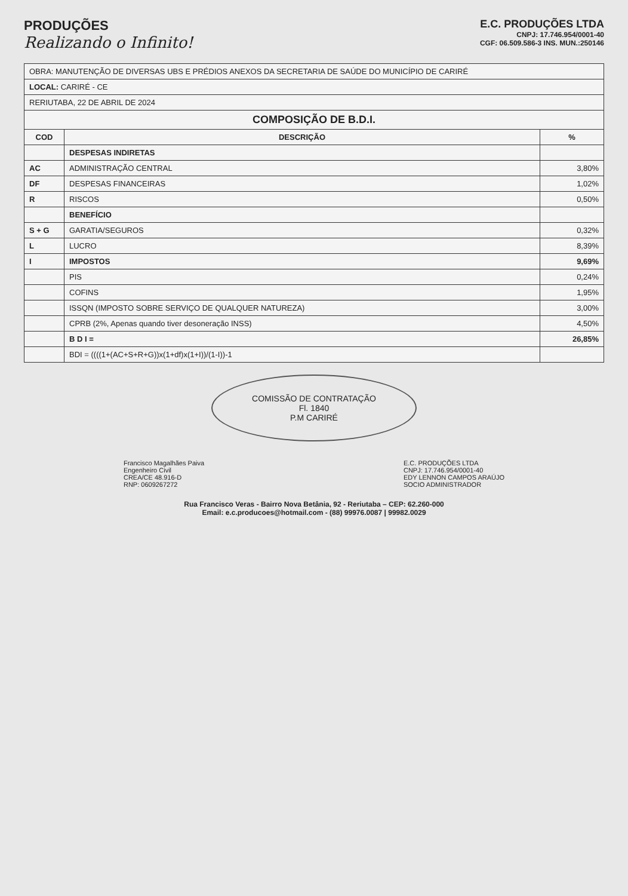PRODUÇÕES
Realizando o Infinito!
E.C. PRODUÇÕES LTDA
CNPJ: 17.746.954/0001-40
CGF: 06.509.586-3 INS. MUN.:250146
| OBRA: MANUTENÇÃO DE DIVERSAS UBS E PRÉDIOS ANEXOS DA SECRETARIA DE SAÚDE DO MUNICÍPIO DE CARIRÉ | | |
| LOCAL: CARIRÉ - CE | | |
| RERIUTABA, 22 DE ABRIL DE 2024 | | |
| COMPOSIÇÃO DE B.D.I. | | |
| COD | DESCRIÇÃO | % |
| | DESPESAS INDIRETAS | |
| AC | ADMINISTRAÇÃO CENTRAL | 3,80% |
| DF | DESPESAS FINANCEIRAS | 1,02% |
| R | RISCOS | 0,50% |
| | BENEFÍCIO | |
| S + G | GARATIA/SEGUROS | 0,32% |
| L | LUCRO | 8,39% |
| I | IMPOSTOS | 9,69% |
| | PIS | 0,24% |
| | COFINS | 1,95% |
| | ISSQN (IMPOSTO SOBRE SERVIÇO DE QUALQUER NATUREZA) | 3,00% |
| | CPRB (2%, Apenas quando tiver desoneração INSS) | 4,50% |
| | B D I = | 26,85% |
| | BDI = ((((1+(AC+S+R+G))x(1+df)x(1+I))/(1-I))-1 | |
COMISSÃO DE CONTRATAÇÃO
Fl. 1840
P.M CARIRÉ
Francisco Magalhães Paiva
Engenheiro Civil
CREA/CE 48.916-D
RNP: 0609267272
E.C. PRODUÇÕES LTDA
CNPJ: 17.746.954/0001-40
EDY LENNON CAMPOS ARAÚJO
SOCIO ADMINISTRADOR
Rua Francisco Veras - Bairro Nova Betânia, 92 - Reriutaba – CEP: 62.260-000
Email: e.c.producoes@hotmail.com - (88) 99976.0087 | 99982.0029